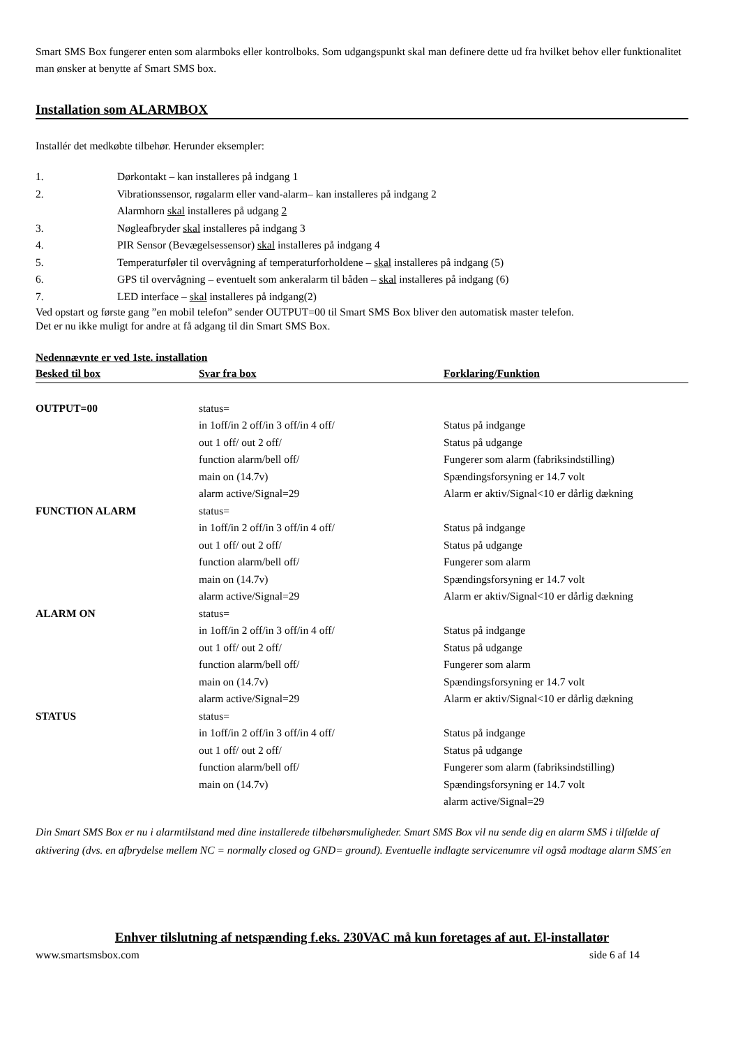Smart SMS Box fungerer enten som alarmboks eller kontrolboks. Som udgangspunkt skal man definere dette ud fra hvilket behov eller funktionalitet man ønsker at benytte af Smart SMS box.
Installation som ALARMBOX
Installér det medkøbte tilbehør. Herunder eksempler:
| 1. | Dørkontakt – kan installeres på indgang 1 |
| 2. | Vibrationssensor, røgalarm eller vand-alarm– kan installeres på indgang 2 |
| | Alarmhorn skal installeres på udgang 2 |
| 3. | Nøgleafbryder skal installeres på indgang 3 |
| 4. | PIR Sensor (Bevægelsessensor) skal installeres på indgang 4 |
| 5. | Temperaturføler til overvågning af temperaturforholdene – skal installeres på indgang (5) |
| 6. | GPS til overvågning – eventuelt som ankeralarm til båden – skal installeres på indgang (6) |
| 7. | LED interface – skal installeres på indgang(2) |
Ved opstart og første gang ”en mobil telefon” sender OUTPUT=00 til Smart SMS Box bliver den automatisk master telefon.
Det er nu ikke muligt for andre at få adgang til din Smart SMS Box.
Nedennævnte er ved 1ste. installation
| Besked til box | Svar fra box | Forklaring/Funktion |
| --- | --- | --- |
| OUTPUT=00 | status= | |
| | in 1off/in 2 off/in 3 off/in 4 off/ | Status på indgange |
| | out 1 off/ out 2 off/ | Status på udgange |
| | function alarm/bell off/ | Fungerer som alarm (fabriksindstilling) |
| | main on (14.7v) | Spændingsforsyning er 14.7 volt |
| | alarm active/Signal=29 | Alarm er aktiv/Signal<10 er dårlig dækning |
| FUNCTION ALARM | status= | |
| | in 1off/in 2 off/in 3 off/in 4 off/ | Status på indgange |
| | out 1 off/ out 2 off/ | Status på udgange |
| | function alarm/bell off/ | Fungerer som alarm |
| | main on (14.7v) | Spændingsforsyning er 14.7 volt |
| | alarm active/Signal=29 | Alarm er aktiv/Signal<10 er dårlig dækning |
| ALARM ON | status= | |
| | in 1off/in 2 off/in 3 off/in 4 off/ | Status på indgange |
| | out 1 off/ out 2 off/ | Status på udgange |
| | function alarm/bell off/ | Fungerer som alarm |
| | main on (14.7v) | Spændingsforsyning er 14.7 volt |
| | alarm active/Signal=29 | Alarm er aktiv/Signal<10 er dårlig dækning |
| STATUS | status= | |
| | in 1off/in 2 off/in 3 off/in 4 off/ | Status på indgange |
| | out 1 off/ out 2 off/ | Status på udgange |
| | function alarm/bell off/ | Fungerer som alarm (fabriksindstilling) |
| | main on (14.7v) | Spændingsforsyning er 14.7 volt |
| | | alarm active/Signal=29 |
Din Smart SMS Box er nu i alarmtilstand med dine installerede tilbehørsmuligheder. Smart SMS Box vil nu sende dig en alarm SMS i tilfælde af aktivering (dvs. en afbrydelse mellem NC = normally closed og GND= ground). Eventuelle indlagte servicenumre vil også modtage alarm SMS´en
Enhver tilslutning af netspænding f.eks. 230VAC må kun foretages af aut. El-installatør
www.smartsmsbox.com side 6 af 14